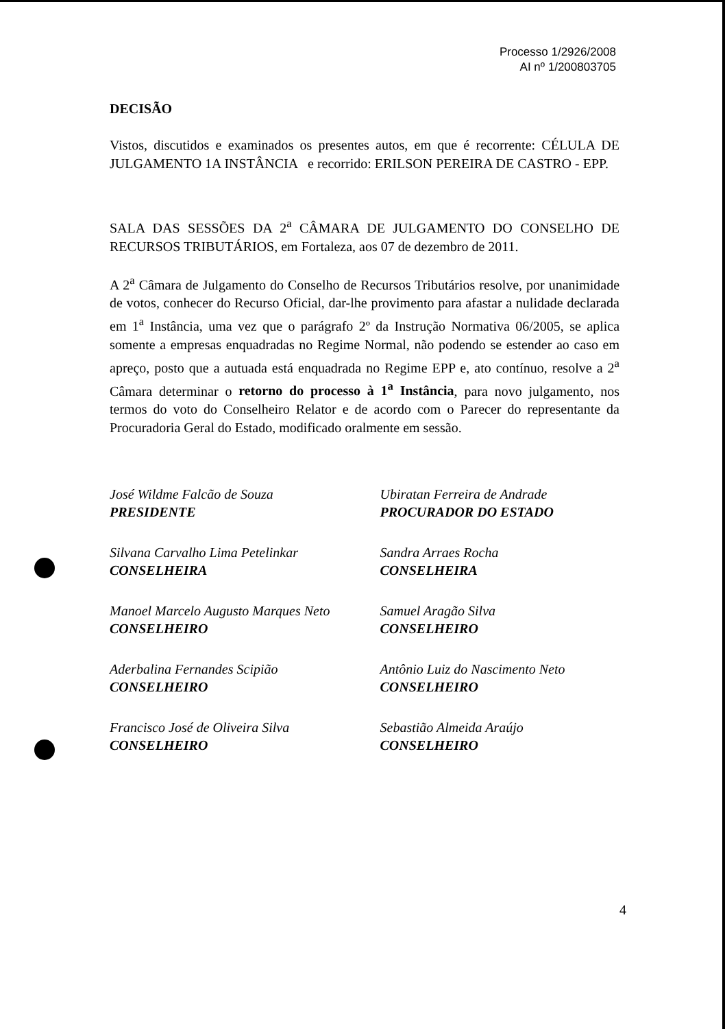Processo 1/2926/2008
AI nº 1/200803705
DECISÃO
Vistos, discutidos e examinados os presentes autos, em que é recorrente: CÉLULA DE JULGAMENTO 1A INSTÂNCIA e recorrido: ERILSON PEREIRA DE CASTRO - EPP.
SALA DAS SESSÕES DA 2<sup>a</sup> CÂMARA DE JULGAMENTO DO CONSELHO DE RECURSOS TRIBUTÁRIOS, em Fortaleza, aos 07 de dezembro de 2011.
A 2<sup>a</sup> Câmara de Julgamento do Conselho de Recursos Tributários resolve, por unanimidade de votos, conhecer do Recurso Oficial, dar-lhe provimento para afastar a nulidade declarada em 1<sup>a</sup> Instância, uma vez que o parágrafo 2º da Instrução Normativa 06/2005, se aplica somente a empresas enquadradas no Regime Normal, não podendo se estender ao caso em apreço, posto que a autuada está enquadrada no Regime EPP e, ato contínuo, resolve a 2<sup>a</sup> Câmara determinar o retorno do processo à 1<sup>a</sup> Instância, para novo julgamento, nos termos do voto do Conselheiro Relator e de acordo com o Parecer do representante da Procuradoria Geral do Estado, modificado oralmente em sessão.
José Wildme Falcão de Souza
PRESIDENTE
Silvana Carvalho Lima Petelinkar
CONSELHEIRA
Manoel Marcelo Augusto Marques Neto
CONSELHEIRO
Aderbalina Fernandes Scipião
CONSELHEIRO
Francisco José de Oliveira Silva
CONSELHEIRO
Ubiratan Ferreira de Andrade
PROCURADOR DO ESTADO
Sandra Arraes Rocha
CONSELHEIRA
Samuel Aragão Silva
CONSELHEIRO
Antônio Luiz do Nascimento Neto
CONSELHEIRO
Sebastião Almeida Araújo
CONSELHEIRO
4